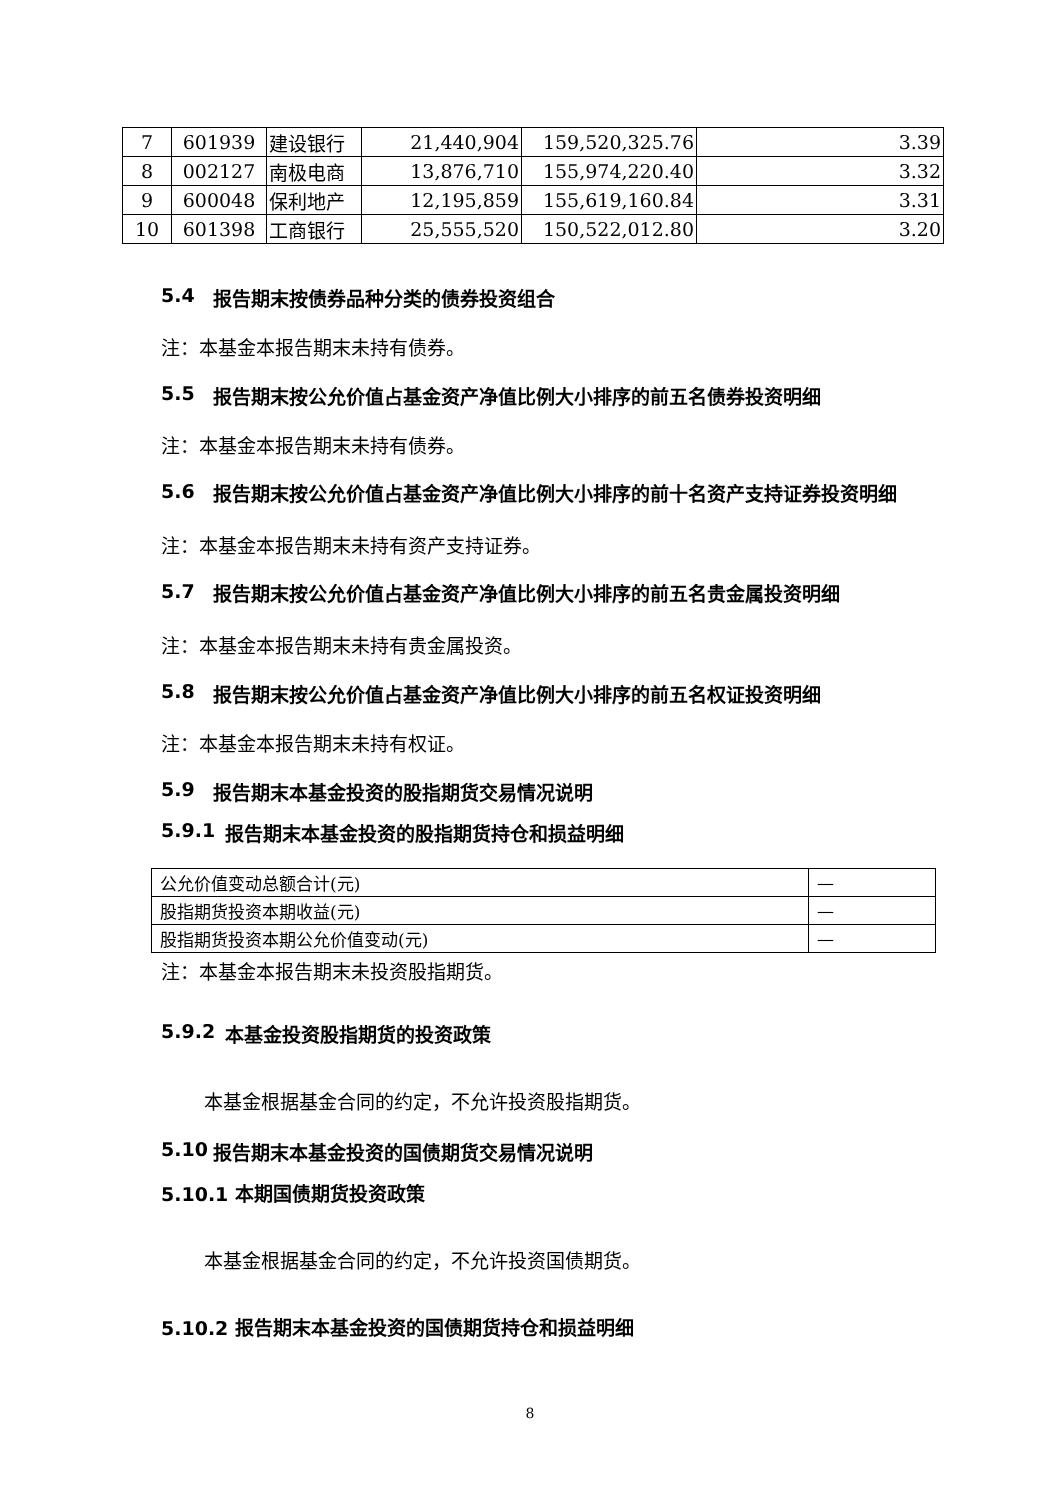| 7 | 601939 | 建设银行 | 21,440,904 | 159,520,325.76 | 3.39 |
| 8 | 002127 | 南极电商 | 13,876,710 | 155,974,220.40 | 3.32 |
| 9 | 600048 | 保利地产 | 12,195,859 | 155,619,160.84 | 3.31 |
| 10 | 601398 | 工商银行 | 25,555,520 | 150,522,012.80 | 3.20 |
5.4 报告期末按债券品种分类的债券投资组合
注：本基金本报告期末未持有债券。
5.5 报告期末按公允价值占基金资产净值比例大小排序的前五名债券投资明细
注：本基金本报告期末未持有债券。
5.6 报告期末按公允价值占基金资产净值比例大小排序的前十名资产支持证券投资明细
注：本基金本报告期末未持有资产支持证券。
5.7 报告期末按公允价值占基金资产净值比例大小排序的前五名贵金属投资明细
注：本基金本报告期末未持有贵金属投资。
5.8 报告期末按公允价值占基金资产净值比例大小排序的前五名权证投资明细
注：本基金本报告期末未持有权证。
5.9 报告期末本基金投资的股指期货交易情况说明
5.9.1 报告期末本基金投资的股指期货持仓和损益明细
| 公允价值变动总额合计(元) | — |
| 股指期货投资本期收益(元) | — |
| 股指期货投资本期公允价值变动(元) | — |
注：本基金本报告期末未投资股指期货。
5.9.2 本基金投资股指期货的投资政策
本基金根据基金合同的约定，不允许投资股指期货。
5.10 报告期末本基金投资的国债期货交易情况说明
5.10.1 本期国债期货投资政策
本基金根据基金合同的约定，不允许投资国债期货。
5.10.2 报告期末本基金投资的国债期货持仓和损益明细
8